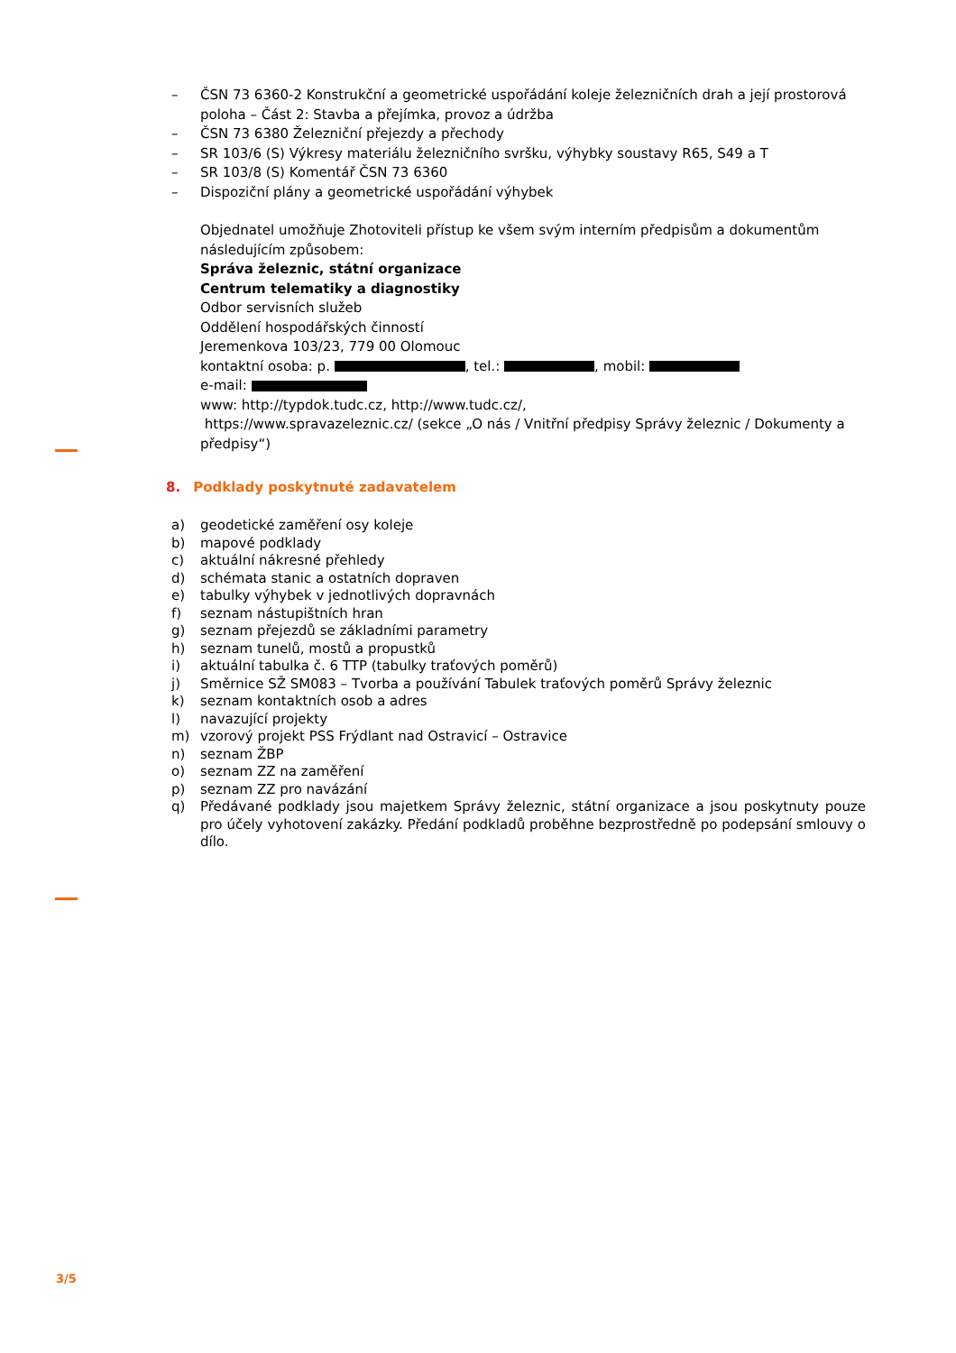– ČSN 73 6360-2 Konstrukční a geometrické uspořádání koleje železničních drah a její prostorová poloha – Část 2: Stavba a přejímka, provoz a údržba
– ČSN 73 6380 Železniční přejezdy a přechody
– SR 103/6 (S) Výkresy materiálu železničního svršku, výhybky soustavy R65, S49 a T
– SR 103/8 (S) Komentář ČSN 73 6360
– Dispoziční plány a geometrické uspořádání výhybek
Objednatel umožňuje Zhotoviteli přístup ke všem svým interním předpisům a dokumentům následujícím způsobem:
Správa železnic, státní organizace
Centrum telematiky a diagnostiky
Odbor servisních služeb
Oddělení hospodářských činností
Jeremenkova 103/23, 779 00 Olomouc
kontaktní osoba: p. , tel.: , mobil:
e-mail:
www: http://typdok.tudc.cz, http://www.tudc.cz/,
https://www.spravazeleznic.cz/ (sekce „O nás / Vnitřní předpisy Správy železnic / Dokumenty a předpisy“)
8. Podklady poskytnuté zadavatelem
a) geodetické zaměření osy koleje
b) mapové podklady
c) aktuální nákresné přehledy
d) schémata stanic a ostatních dopraven
e) tabulky výhybek v jednotlivých dopravnách
f) seznam nástupištních hran
g) seznam přejezdů se základními parametry
h) seznam tunelů, mostů a propustků
i) aktuální tabulka č. 6 TTP (tabulky traťových poměrů)
j) Směrnice SŽ SM083 – Tvorba a používání Tabulek traťových poměrů Správy železnic
k) seznam kontaktních osob a adres
l) navazující projekty
m) vzorový projekt PSS Frýdlant nad Ostravicí – Ostravice
n) seznam ŽBP
o) seznam ZZ na zaměření
p) seznam ZZ pro navázání
q) Předávané podklady jsou majetkem Správy železnic, státní organizace a jsou poskytnuty pouze pro účely vyhotovení zakázky. Předání podkladů proběhne bezprostředně po podepsání smlouvy o dílo.
3/5